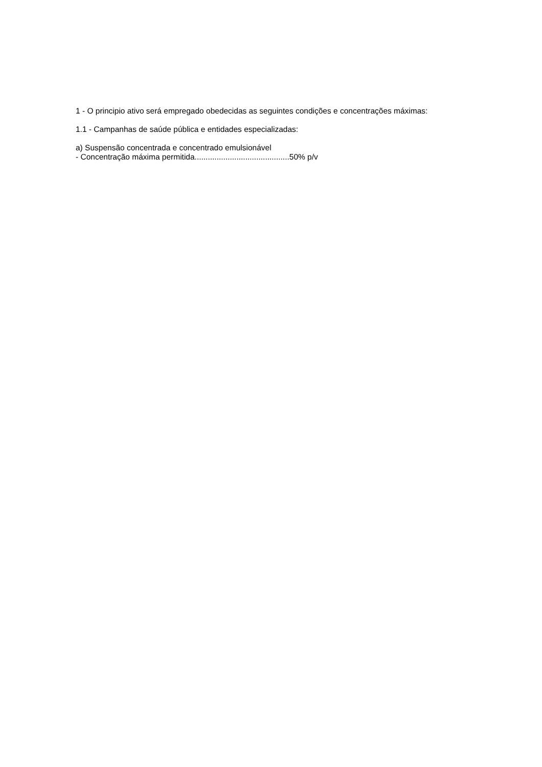1 - O principio ativo será empregado obedecidas as seguintes condições e concentrações máximas:
1.1 - Campanhas de saúde pública e entidades especializadas:
a) Suspensão concentrada e concentrado emulsionável
- Concentração máxima permitida...........................................50% p/v